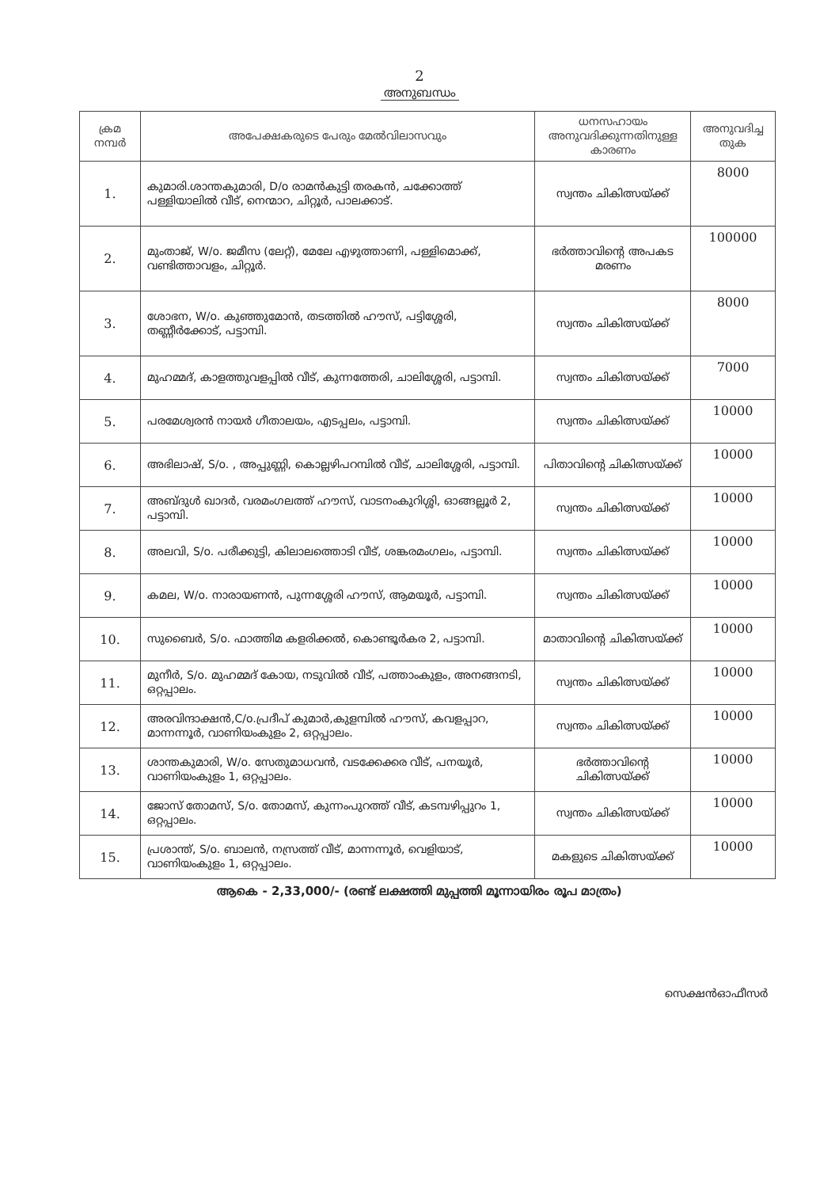2
അനുബന്ധം
| ക്രമ നമ്പർ | അപേക്ഷകരുടെ പേരും മേൽവിലാസവും | ധനസഹായം അനുവദിക്കുന്നതിനുള്ള കാരണം | അനുവദിച്ച തുക |
| --- | --- | --- | --- |
| 1. | കുമാരി.ശാന്തകുമാരി, D/o രാമൻകുട്ടി തരകൻ, ചക്കോത്ത് പള്ളിയാലിൽ വീട്, നെന്മാറ, ചിറ്റൂർ, പാലക്കാട്. | സ്വന്തം ചികിത്സയ്ക്ക് | 8000 |
| 2. | മുംതാജ്, W/o. ജമീസ (ലേറ്റ്), മേലേ എഴുത്താണി, പള്ളിമൊക്ക്, വണ്ടിത്താവളം, ചിറ്റൂർ. | ഭർത്താവിന്റെ അപകട മരണം | 100000 |
| 3. | ശോഭന, W/o. കുഞ്ഞുമോൻ, തടത്തിൽ ഹൗസ്, പട്ടിശ്ശേരി, തണ്ണീർക്കോട്, പട്ടാമ്പി. | സ്വന്തം ചികിത്സയ്ക്ക് | 8000 |
| 4. | മുഹമ്മദ്, കാളത്തുവളപ്പിൽ വീട്, കുന്നത്തേരി, ചാലിശ്ശേരി, പട്ടാമ്പി. | സ്വന്തം ചികിത്സയ്ക്ക് | 7000 |
| 5. | പരമേശ്വരൻ നായർ ഗീതാലയം, എടപ്പലം, പട്ടാമ്പി. | സ്വന്തം ചികിത്സയ്ക്ക് | 10000 |
| 6. | അഭിലാഷ്, S/o. , അപ്പുണ്ണി, കൊല്ലഴിപറമ്പിൽ വീട്, ചാലിശ്ശേരി, പട്ടാമ്പി. | പിതാവിന്റെ ചികിത്സയ്ക്ക് | 10000 |
| 7. | അബ്ദുൾ ഖാദർ, വരമംഗലത്ത് ഹൗസ്, വാടനംകുറിശ്ശി, ഓങ്ങല്ലൂർ 2, പട്ടാമ്പി. | സ്വന്തം ചികിത്സയ്ക്ക് | 10000 |
| 8. | അലവി, S/o. പരീക്കുട്ടി, കിലാലത്തൊടി വീട്, ശങ്കരമംഗലം, പട്ടാമ്പി. | സ്വന്തം ചികിത്സയ്ക്ക് | 10000 |
| 9. | കമല, W/o. നാരായണൻ, പുന്നശ്ശേരി ഹൗസ്, ആമയൂർ, പട്ടാമ്പി. | സ്വന്തം ചികിത്സയ്ക്ക് | 10000 |
| 10. | സുബൈർ, S/o. ഫാത്തിമ കളരിക്കൽ, കൊണ്ടൂർകര 2, പട്ടാമ്പി. | മാതാവിന്റെ ചികിത്സയ്ക്ക് | 10000 |
| 11. | മുനീർ, S/o. മുഹമ്മദ് കോയ, നടുവിൽ വീട്, പത്താംകുളം, അനങ്ങനടി, ഒറ്റപ്പാലം. | സ്വന്തം ചികിത്സയ്ക്ക് | 10000 |
| 12. | അരവിന്ദാക്ഷൻ,C/o.പ്രദീപ് കുമാർ,കുളമ്പിൽ ഹൗസ്, കവളപ്പാറ, മാന്നന്നൂർ, വാണിയംകുളം 2, ഒറ്റപ്പാലം. | സ്വന്തം ചികിത്സയ്ക്ക് | 10000 |
| 13. | ശാന്തകുമാരി, W/o. സേതുമാധവൻ, വടക്കേക്കര വീട്, പനയൂർ, വാണിയംകുളം 1, ഒറ്റപ്പാലം. | ഭർത്താവിന്റെ ചികിത്സയ്ക്ക് | 10000 |
| 14. | ജോസ് തോമസ്, S/o. തോമസ്, കുന്നംപുറത്ത് വീട്, കടമ്പഴിപ്പുറം 1, ഒറ്റപ്പാലം. | സ്വന്തം ചികിത്സയ്ക്ക് | 10000 |
| 15. | പ്രശാന്ത്, S/o. ബാലൻ, നസ്രത്ത് വീട്, മാന്നന്നൂർ, വെളിയാട്, വാണിയംകുളം 1, ഒറ്റപ്പാലം. | മകളുടെ ചികിത്സയ്ക്ക് | 10000 |
ആകെ - 2,33,000/- (രണ്ട് ലക്ഷത്തി മുപ്പത്തി മൂന്നായിരം രൂപ മാത്രം)
സെക്ഷൻഓഫീസർ